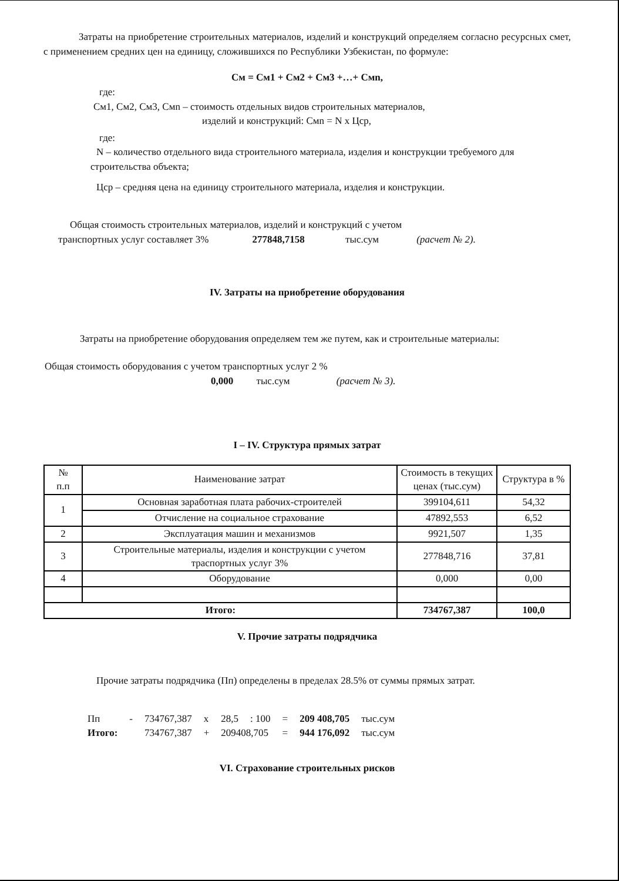Затраты на приобретение строительных материалов, изделий и конструкций определяем согласно ресурсных смет, с применением средних цен на единицу, сложившихся по Республики Узбекистан, по формуле:
См = См1 + См2 + См3 +…+ Смn,
где:
См1, См2, См3, Смn – стоимость отдельных видов строительных материалов,
изделий и конструкций: Смn = N x Цср,
где:
N – количество отдельного вида строительного материала, изделия и конструкции требуемого для строительства объекта;
Цср – средняя цена на единицу строительного материала, изделия и конструкции.
Общая стоимость строительных материалов, изделий и конструкций с учетом
транспортных услуг составляет 3% 277848,7158 тыс.сум (расчет № 2).
IV. Затраты на приобретение оборудования
Затраты на приобретение оборудования определяем тем же путем, как и строительные материалы:
Общая стоимость оборудования с учетом транспортных услуг 2 %
0,000 тыс.сум (расчет № 3).
I – IV. Структура прямых затрат
| № п.п | Наименование затрат | Стоимость в текущих ценах (тыс.сум) | Структура в % |
| --- | --- | --- | --- |
| 1 | Основная заработная плата рабочих-строителей | 399104,611 | 54,32 |
| | Отчисление на социальное страхование | 47892,553 | 6,52 |
| 2 | Эксплуатация машин и механизмов | 9921,507 | 1,35 |
| 3 | Строительные материалы, изделия и конструкции с учетом траспортных услуг 3% | 277848,716 | 37,81 |
| 4 | Оборудование | 0,000 | 0,00 |
| Итого: | | 734767,387 | 100,0 |
V. Прочие затраты подрядчика
Прочие затраты подрядчика (Пп) определены в пределах 28.5% от суммы прямых затрат.
| Пп | - | 734767,387 | x | 28,5 | : 100 | = | 209 408,705 | тыс.сум |
| Итого: | | 734767,387 | + | 209408,705 | | = | 944 176,092 | тыс.сум |
VI. Страхование строительных рисков